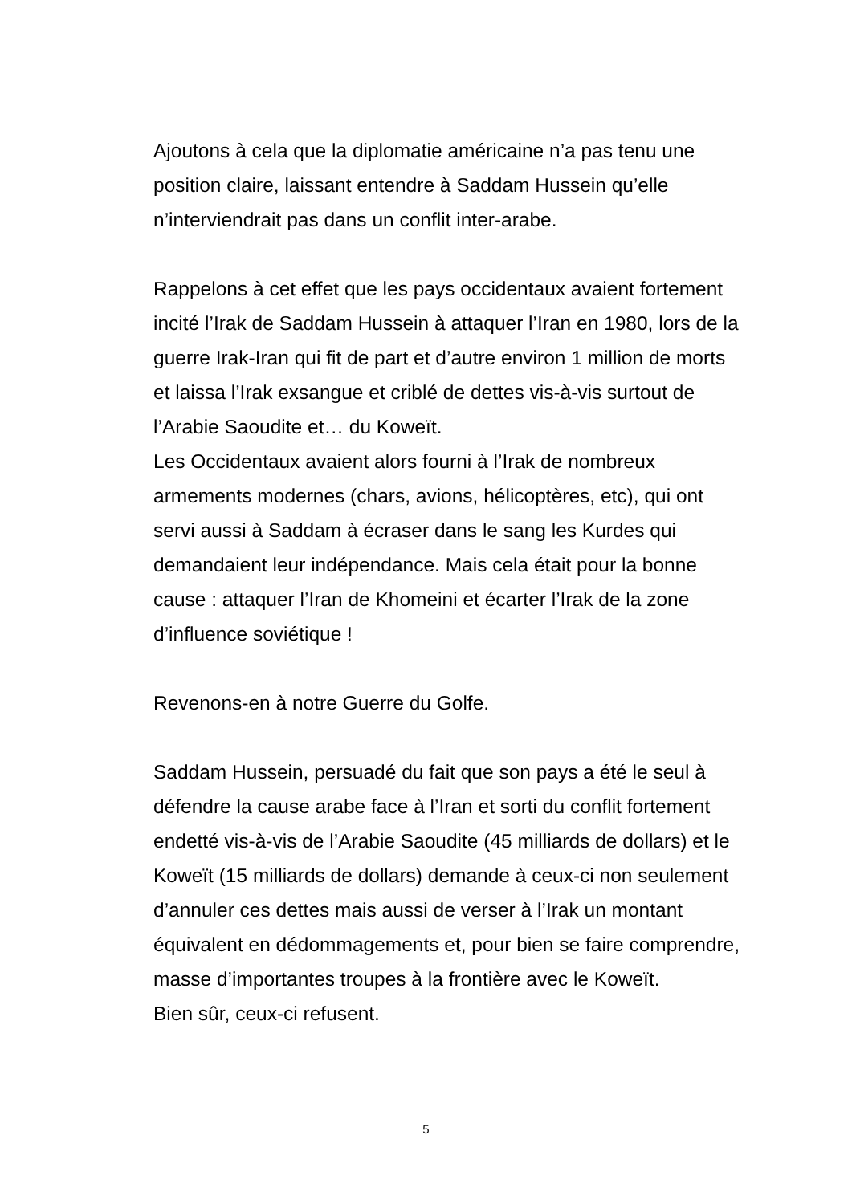Ajoutons à cela que la diplomatie américaine n’a pas tenu une
position claire, laissant entendre à Saddam Hussein qu’elle
n’interviendrait pas dans un conflit inter-arabe.
Rappelons à cet effet que les pays occidentaux avaient fortement
incité l’Irak de Saddam Hussein à attaquer l’Iran en 1980, lors de la
guerre Irak-Iran qui fit de part et d’autre environ 1 million de morts
et laissa l’Irak exsangue et criblé de dettes vis-à-vis surtout de
l’Arabie Saoudite et… du Koweït.
Les Occidentaux avaient alors fourni à l’Irak de nombreux
armements modernes (chars, avions, hélicoptères, etc), qui ont
servi aussi à Saddam à écraser dans le sang les Kurdes qui
demandaient leur indépendance. Mais cela était pour la bonne
cause : attaquer l’Iran de Khomeini et écarter l’Irak de la zone
d’influence soviétique !
Revenons-en à notre Guerre du Golfe.
Saddam Hussein, persuadé du fait que son pays a été le seul à
défendre la cause arabe face à l’Iran et sorti du conflit fortement
endetté vis-à-vis de l’Arabie Saoudite (45 milliards de dollars) et le
Koweït (15 milliards de dollars) demande à ceux-ci non seulement
d’annuler ces dettes mais aussi de verser à l’Irak un montant
équivalent en dédommagements et, pour bien se faire comprendre,
masse d’importantes troupes à la frontière avec le Koweït.
Bien sûr, ceux-ci refusent.
5